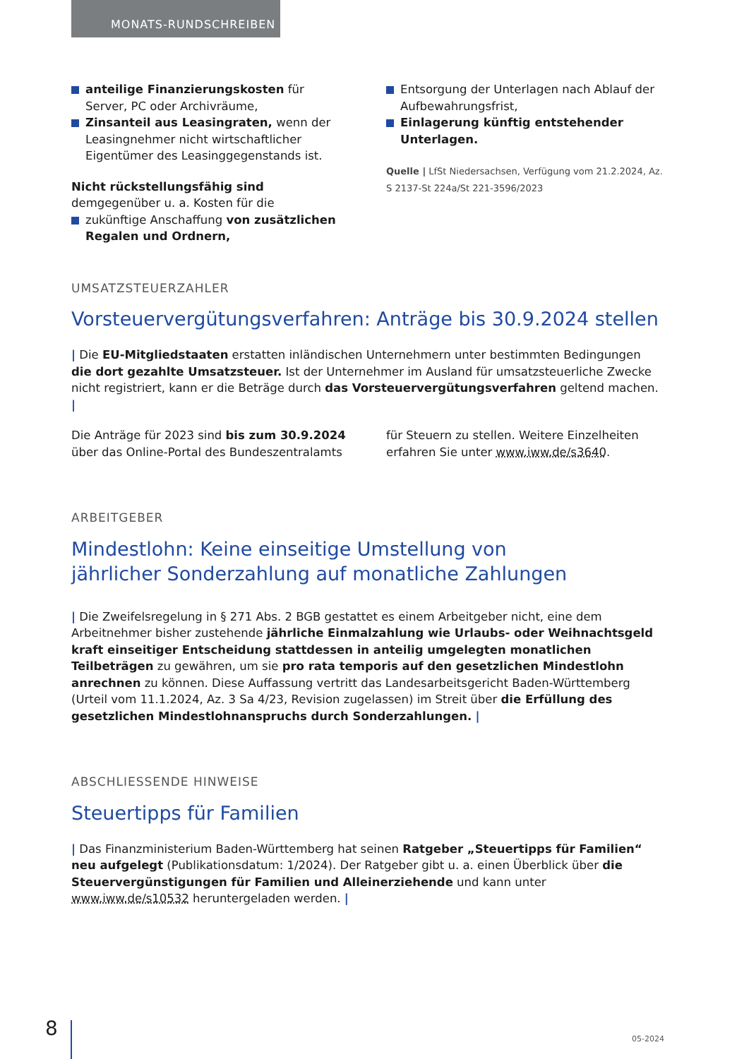MONATS-RUNDSCHREIBEN
anteilige Finanzierungskosten für Server, PC oder Archivräume,
Zinsanteil aus Leasingraten, wenn der Leasingnehmer nicht wirtschaftlicher Eigentümer des Leasinggegenstands ist.
Nicht rückstellungsfähig sind demgegenüber u. a. Kosten für die
zukünftige Anschaffung von zusätzlichen Regalen und Ordnern,
Entsorgung der Unterlagen nach Ablauf der Aufbewahrungsfrist,
Einlagerung künftig entstehender Unterlagen.
Quelle | LfSt Niedersachsen, Verfügung vom 21.2.2024, Az. S 2137-St 224a/St 221-3596/2023
UMSATZSTEUERZAHLER
Vorsteuervergütungsverfahren: Anträge bis 30.9.2024 stellen
| Die EU-Mitgliedstaaten erstatten inländischen Unternehmern unter bestimmten Bedingungen die dort gezahlte Umsatzsteuer. Ist der Unternehmer im Ausland für umsatzsteuerliche Zwecke nicht registriert, kann er die Beträge durch das Vorsteuervergütungsverfahren geltend machen. |
Die Anträge für 2023 sind bis zum 30.9.2024 über das Online-Portal des Bundeszentralamts
für Steuern zu stellen. Weitere Einzelheiten erfahren Sie unter www.iww.de/s3640.
ARBEITGEBER
Mindestlohn: Keine einseitige Umstellung von
jährlicher Sonderzahlung auf monatliche Zahlungen
| Die Zweifelsregelung in § 271 Abs. 2 BGB gestattet es einem Arbeitgeber nicht, eine dem Arbeitnehmer bisher zustehende jährliche Einmalzahlung wie Urlaubs- oder Weihnachtsgeld kraft einseitiger Entscheidung stattdessen in anteilig umgelegten monatlichen Teilbeträgen zu gewähren, um sie pro rata temporis auf den gesetzlichen Mindestlohn anrechnen zu können. Diese Auffassung vertritt das Landesarbeitsgericht Baden-Württemberg (Urteil vom 11.1.2024, Az. 3 Sa 4/23, Revision zugelassen) im Streit über die Erfüllung des gesetzlichen Mindestlohnanspruchs durch Sonderzahlungen. |
ABSCHLIESSENDE HINWEISE
Steuertipps für Familien
| Das Finanzministerium Baden-Württemberg hat seinen Ratgeber „Steuertipps für Familien“ neu aufgelegt (Publikationsdatum: 1/2024). Der Ratgeber gibt u. a. einen Überblick über die Steuervergünstigungen für Familien und Alleinerziehende und kann unter www.iww.de/s10532 heruntergeladen werden. |
8 05-2024